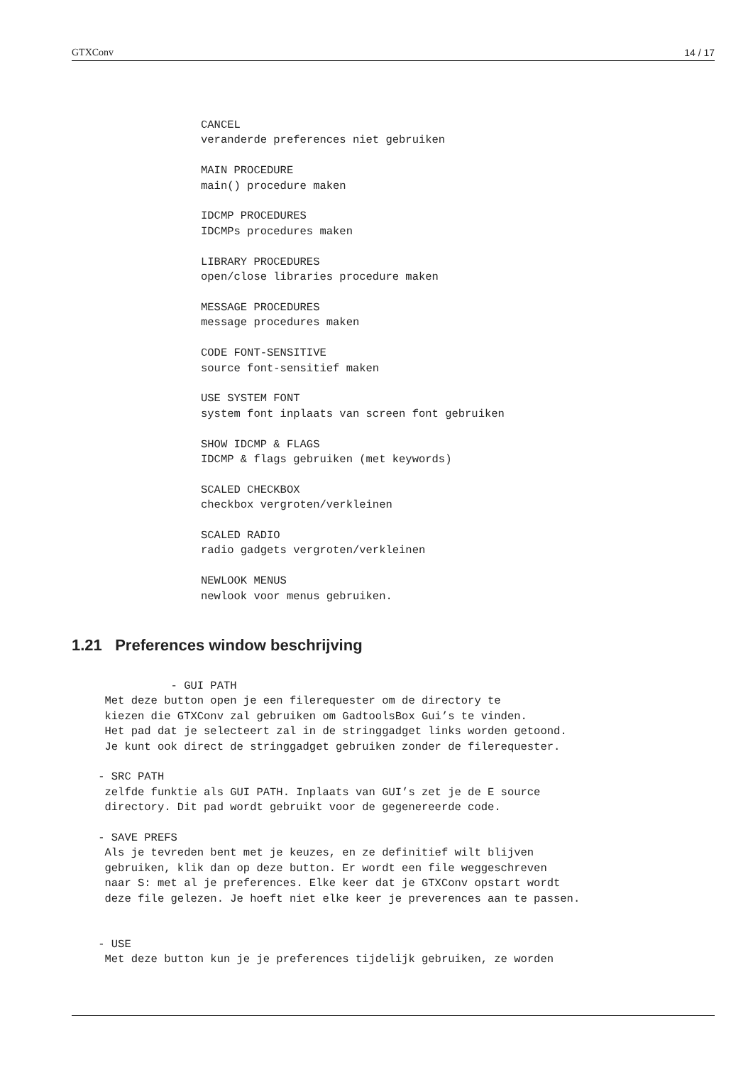GTXConv 14 / 17
CANCEL
veranderde preferences niet gebruiken

MAIN PROCEDURE
main() procedure maken

IDCMP PROCEDURES
IDCMPs procedures maken

LIBRARY PROCEDURES
open/close libraries procedure maken

MESSAGE PROCEDURES
message procedures maken

CODE FONT-SENSITIVE
source font-sensitief maken

USE SYSTEM FONT
system font inplaats van screen font gebruiken

SHOW IDCMP & FLAGS
IDCMP & flags gebruiken (met keywords)

SCALED CHECKBOX
checkbox vergroten/verkleinen

SCALED RADIO
radio gadgets vergroten/verkleinen

NEWLOOK MENUS
newlook voor menus gebruiken.
1.21 Preferences window beschrijving
               - GUI PATH
     Met deze button open je een filerequester om de directory te
     kiezen die GTXConv zal gebruiken om GadtoolsBox Gui’s te vinden.
     Het pad dat je selecteert zal in de stringgadget links worden getoond.
     Je kunt ook direct de stringgadget gebruiken zonder de filerequester.

    - SRC PATH
     zelfde funktie als GUI PATH. Inplaats van GUI’s zet je de E source
     directory. Dit pad wordt gebruikt voor de gegenereerde code.

    - SAVE PREFS
     Als je tevreden bent met je keuzes, en ze definitief wilt blijven
     gebruiken, klik dan op deze button. Er wordt een file weggeschreven
     naar S: met al je preferences. Elke keer dat je GTXConv opstart wordt
     deze file gelezen. Je hoeft niet elke keer je preverences aan te passen.


    - USE
     Met deze button kun je je preferences tijdelijk gebruiken, ze worden